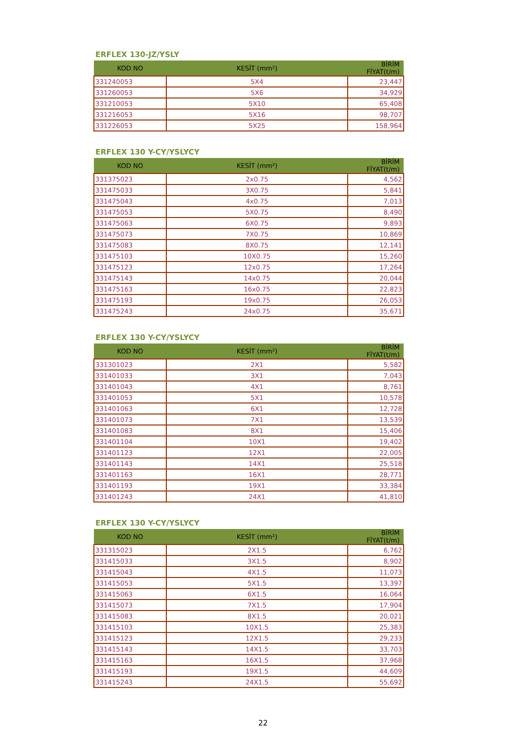ERFLEX 130-JZ/YSLY
| KOD NO | KESİT (mm²) | BİRİM FİYAT(t/m) |
| --- | --- | --- |
| 331240053 | 5X4 | 23,447 |
| 331260053 | 5X6 | 34,929 |
| 331210053 | 5X10 | 65,408 |
| 331216053 | 5X16 | 98,707 |
| 331226053 | 5X25 | 158,964 |
ERFLEX 130 Y-CY/YSLYCY
| KOD NO | KESİT (mm²) | BİRİM FİYAT(t/m) |
| --- | --- | --- |
| 331375023 | 2x0.75 | 4,562 |
| 331475033 | 3X0.75 | 5,841 |
| 331475043 | 4x0.75 | 7,013 |
| 331475053 | 5X0.75 | 8,490 |
| 331475063 | 6X0.75 | 9,893 |
| 331475073 | 7X0.75 | 10,869 |
| 331475083 | 8X0.75 | 12,141 |
| 331475103 | 10X0.75 | 15,260 |
| 331475123 | 12x0.75 | 17,264 |
| 331475143 | 14x0.75 | 20,044 |
| 331475163 | 16x0.75 | 22,823 |
| 331475193 | 19x0.75 | 26,053 |
| 331475243 | 24x0.75 | 35,671 |
ERFLEX 130 Y-CY/YSLYCY
| KOD NO | KESİT (mm²) | BİRİM FİYAT(t/m) |
| --- | --- | --- |
| 331301023 | 2X1 | 5,582 |
| 331401033 | 3X1 | 7,043 |
| 331401043 | 4X1 | 8,761 |
| 331401053 | 5X1 | 10,578 |
| 331401063 | 6X1 | 12,728 |
| 331401073 | 7X1 | 13,539 |
| 331401083 | 8X1 | 15,406 |
| 331401104 | 10X1 | 19,402 |
| 331401123 | 12X1 | 22,005 |
| 331401143 | 14X1 | 25,518 |
| 331401163 | 16X1 | 28,771 |
| 331401193 | 19X1 | 33,384 |
| 331401243 | 24X1 | 41,810 |
ERFLEX 130 Y-CY/YSLYCY
| KOD NO | KESİT (mm²) | BİRİM FİYAT(t/m) |
| --- | --- | --- |
| 331315023 | 2X1.5 | 6,762 |
| 331415033 | 3X1.5 | 8,902 |
| 331415043 | 4X1.5 | 11,073 |
| 331415053 | 5X1.5 | 13,397 |
| 331415063 | 6X1.5 | 16,064 |
| 331415073 | 7X1.5 | 17,904 |
| 331415083 | 8X1.5 | 20,021 |
| 331415103 | 10X1.5 | 25,383 |
| 331415123 | 12X1.5 | 29,233 |
| 331415143 | 14X1.5 | 33,703 |
| 331415163 | 16X1.5 | 37,968 |
| 331415193 | 19X1.5 | 44,609 |
| 331415243 | 24X1.5 | 55,692 |
22